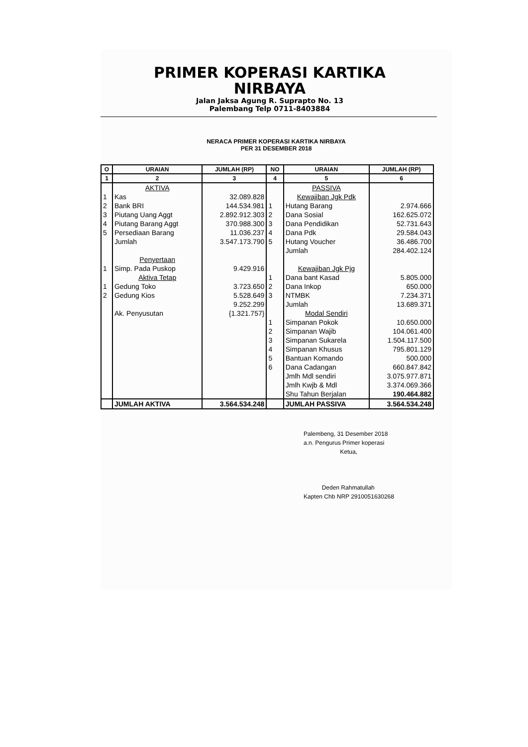PRIMER KOPERASI KARTIKA NIRBAYA
Jalan Jaksa Agung R. Suprapto No. 13
Palembang Telp 0711-8403884
NERACA PRIMER KOPERASI KARTIKA NIRBAYA
PER 31 DESEMBER 2018
| O | URAIAN | JUMLAH (RP) | NO | URAIAN | JUMLAH (RP) |
| --- | --- | --- | --- | --- | --- |
| 1 | 2 | 3 | 4 | 5 | 6 |
| | AKTIVA | | | PASSIVA | |
| 1 | Kas | 32.089.828 | | Kewajiban Jgk Pdk | |
| 2 | Bank BRI | 144.534.981 | 1 | Hutang Barang | 2.974.666 |
| 3 | Piutang Uang Aggt | 2.892.912.303 | 2 | Dana Sosial | 162.625.072 |
| 4 | Piutang Barang Aggt | 370.988.300 | 3 | Dana Pendidikan | 52.731.643 |
| 5 | Persediaan Barang | 11.036.237 | 4 | Dana Pdk | 29.584.043 |
| | Jumlah | 3.547.173.790 | 5 | Hutang Voucher | 36.486.700 |
| | | | | Jumlah | 284.402.124 |
| | Penyertaan | | | | |
| 1 | Simp. Pada Puskop | 9.429.916 | | Kewajiban Jgk Pjg | |
| | Aktiva Tetap | | 1 | Dana bant Kasad | 5.805.000 |
| 1 | Gedung Toko | 3.723.650 | 2 | Dana Inkop | 650.000 |
| 2 | Gedung Kios | 5.528.649 | 3 | NTMBK | 7.234.371 |
| | | 9.252.299 | | Jumlah | 13.689.371 |
| | Ak. Penyusutan | {1.321.757} | | Modal Sendiri | |
| | | | 1 | Simpanan Pokok | 10.650.000 |
| | | | 2 | Simpanan Wajib | 104.061.400 |
| | | | 3 | Simpanan Sukarela | 1.504.117.500 |
| | | | 4 | Simpanan Khusus | 795.801.129 |
| | | | 5 | Bantuan Komando | 500.000 |
| | | | 6 | Dana Cadangan | 660.847.842 |
| | | | | Jmlh Mdl sendiri | 3.075.977.871 |
| | | | | Jmlh Kwjb & Mdl | 3.374.069.366 |
| | | | | Shu Tahun Berjalan | 190.464.882 |
| | JUMLAH AKTIVA | 3.564.534.248 | | JUMLAH PASSIVA | 3.564.534.248 |
Palembeng, 31 Desember 2018
a.n. Pengurus Primer koperasi
Ketua,
Deden Rahmatullah
Kapten Chb NRP 2910051630268